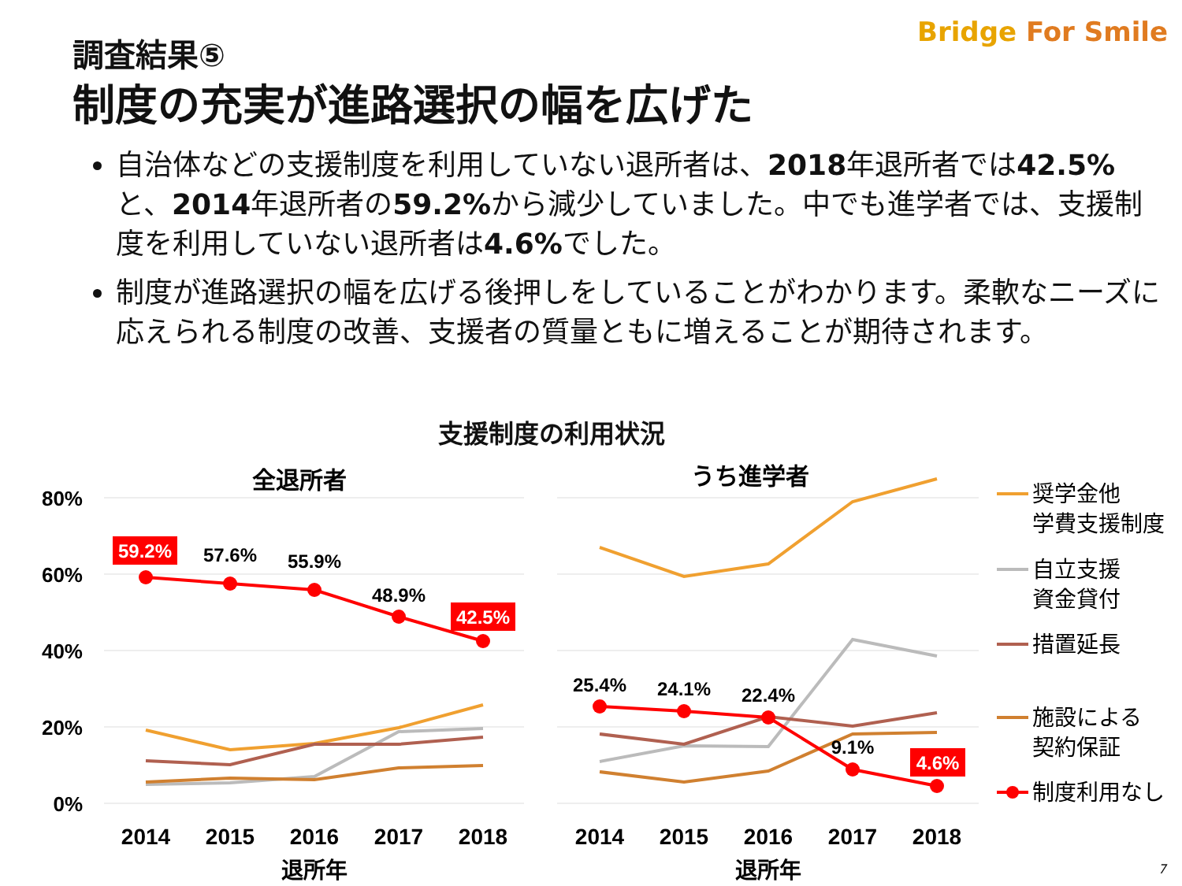調査結果⑤
制度の充実が進路選択の幅を広げた
Bridge For Smile
自治体などの支援制度を利用していない退所者は、2018年退所者では42.5% と、2014年退所者の59.2% から減少していました。中でも進学者では、支援制度を利用していない退所者は4.6% でした。
制度が進路選択の幅を広げる後押しをしていることがわかります。柔軟なニーズに応えられる制度の改善、支援者の質量ともに増えることが期待されます。
支援制度の利用状況
80%
60%
40%
20%
0%
全退所者
うち進学者
59.2%
42.5%
4.6%
57.6%
55.9%
48.9%
25.4%
24.1%
22.4%
9.1%
2014
2015
2016
2017
2018
2014
2015
2016
2017
2018
退所年
退所年
奨学金他
学費支援制度
自立支援
資金貸付
措置延長
施設による
契約保証
制度利用なし
7